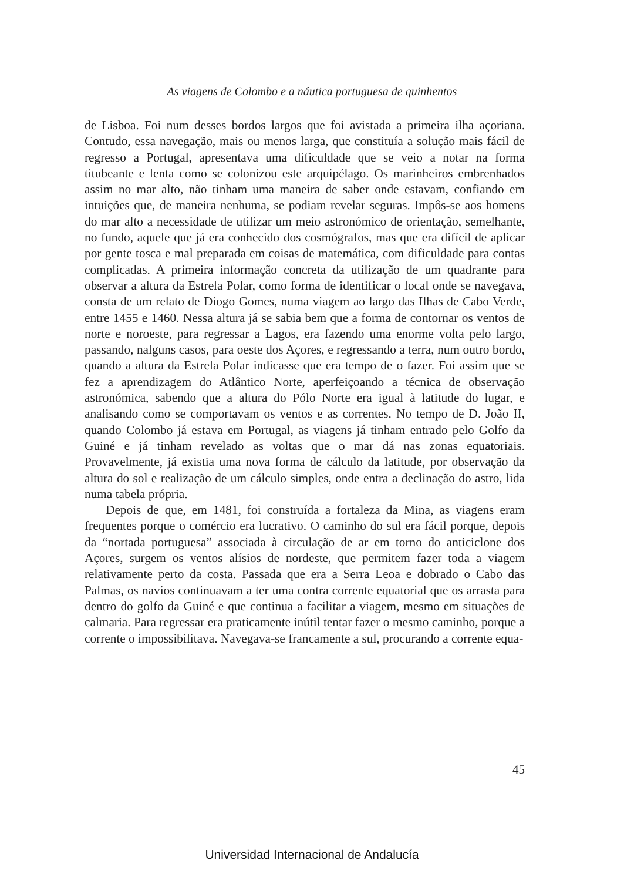As viagens de Colombo e a náutica portuguesa de quinhentos
de Lisboa. Foi num desses bordos largos que foi avistada a primeira ilha açoriana. Contudo, essa navegação, mais ou menos larga, que constituía a solução mais fácil de regresso a Portugal, apresentava uma dificuldade que se veio a notar na forma titubeante e lenta como se colonizou este arquipélago. Os marinheiros embrenhados assim no mar alto, não tinham uma maneira de saber onde estavam, confiando em intuições que, de maneira nenhuma, se podiam revelar seguras. Impôs-se aos homens do mar alto a necessidade de utilizar um meio astronómico de orientação, semelhante, no fundo, aquele que já era conhecido dos cosmógrafos, mas que era difícil de aplicar por gente tosca e mal preparada em coisas de matemática, com dificuldade para contas complicadas. A primeira informação concreta da utilização de um quadrante para observar a altura da Estrela Polar, como forma de identificar o local onde se navegava, consta de um relato de Diogo Gomes, numa viagem ao largo das Ilhas de Cabo Verde, entre 1455 e 1460. Nessa altura já se sabia bem que a forma de contornar os ventos de norte e noroeste, para regressar a Lagos, era fazendo uma enorme volta pelo largo, passando, nalguns casos, para oeste dos Açores, e regressando a terra, num outro bordo, quando a altura da Estrela Polar indicasse que era tempo de o fazer. Foi assim que se fez a aprendizagem do Atlântico Norte, aperfeiçoando a técnica de observação astronómica, sabendo que a altura do Pólo Norte era igual à latitude do lugar, e analisando como se comportavam os ventos e as correntes. No tempo de D. João II, quando Colombo já estava em Portugal, as viagens já tinham entrado pelo Golfo da Guiné e já tinham revelado as voltas que o mar dá nas zonas equatoriais. Provavelmente, já existia uma nova forma de cálculo da latitude, por observação da altura do sol e realização de um cálculo simples, onde entra a declinação do astro, lida numa tabela própria.
Depois de que, em 1481, foi construída a fortaleza da Mina, as viagens eram frequentes porque o comércio era lucrativo. O caminho do sul era fácil porque, depois da “nortada portuguesa” associada à circulação de ar em torno do anticiclone dos Açores, surgem os ventos alísios de nordeste, que permitem fazer toda a viagem relativamente perto da costa. Passada que era a Serra Leoa e dobrado o Cabo das Palmas, os navios continuavam a ter uma contra corrente equatorial que os arrasta para dentro do golfo da Guiné e que continua a facilitar a viagem, mesmo em situações de calmaria. Para regressar era praticamente inútil tentar fazer o mesmo caminho, porque a corrente o impossibilitava. Navegava-se francamente a sul, procurando a corrente equa-
45
Universidad Internacional de Andalucía